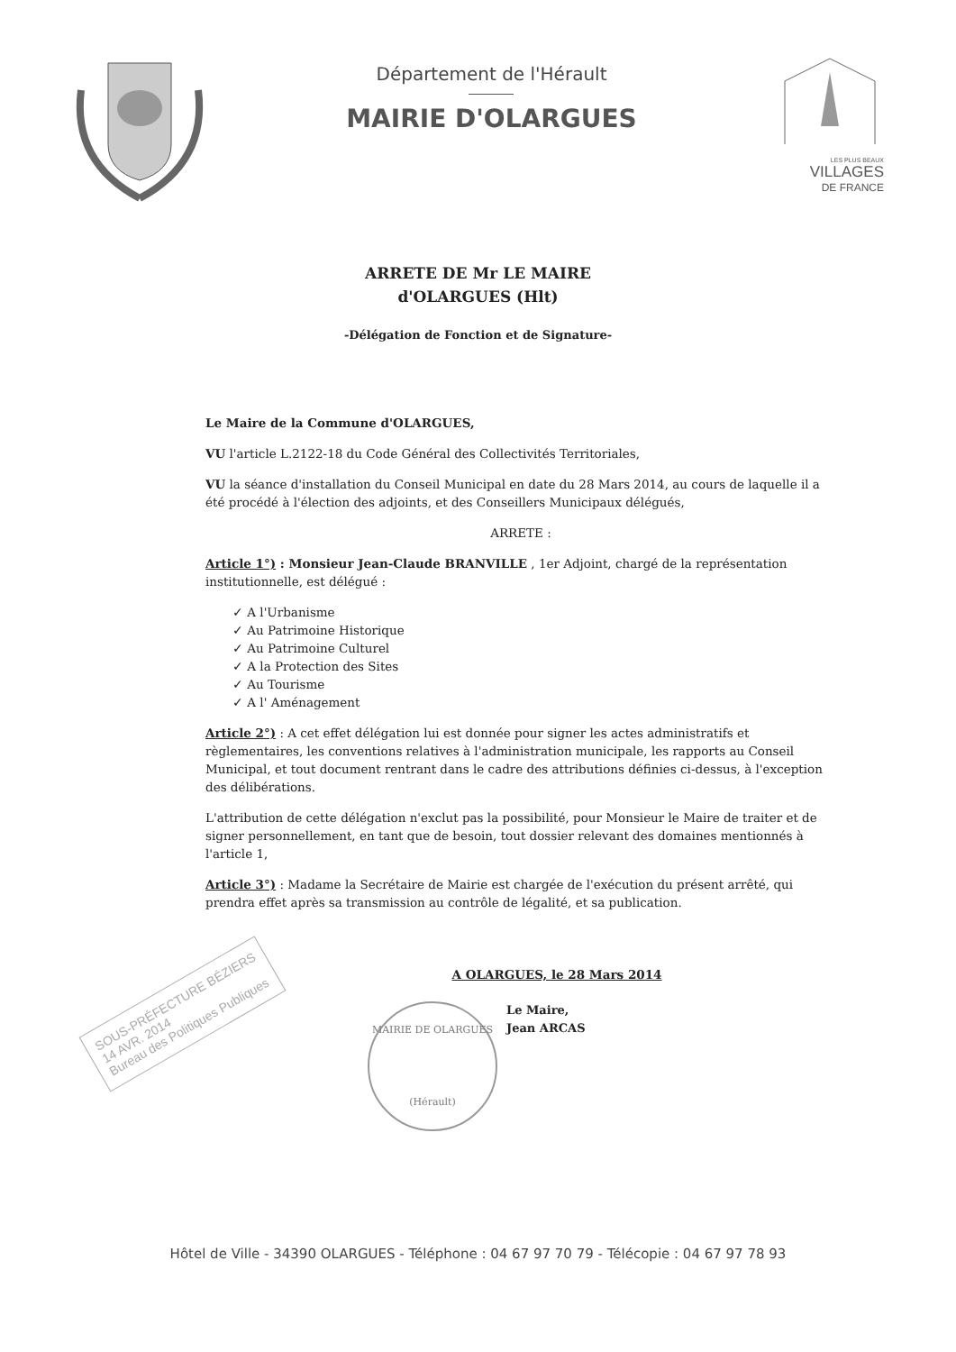Département de l'Hérault
MAIRIE D'OLARGUES
LES PLUS BEAUX
VILLAGES
DE FRANCE
ARRETE DE Mr LE MAIRE
d'OLARGUES (Hlt)
-Délégation de Fonction et de Signature-
Le Maire de la Commune d'OLARGUES,
VU l'article L.2122-18 du Code Général des Collectivités Territoriales,
VU la séance d'installation du Conseil Municipal en date du 28 Mars 2014, au cours de laquelle il a été procédé à l'élection des adjoints, et des Conseillers Municipaux délégués,
ARRETE :
Article 1°) : Monsieur Jean-Claude BRANVILLE , 1er Adjoint, chargé de la représentation institutionnelle, est délégué :
✓ A l'Urbanisme
✓ Au Patrimoine Historique
✓ Au Patrimoine Culturel
✓ A la Protection des Sites
✓ Au Tourisme
✓ A l' Aménagement
Article 2°) : A cet effet délégation lui est donnée pour signer les actes administratifs et règlementaires, les conventions relatives à l'administration municipale, les rapports au Conseil Municipal, et tout document rentrant dans le cadre des attributions définies ci-dessus, à l'exception des délibérations.
L'attribution de cette délégation n'exclut pas la possibilité, pour Monsieur le Maire de traiter et de signer personnellement, en tant que de besoin, tout dossier relevant des domaines mentionnés à l'article 1,
Article 3°) : Madame la Secrétaire de Mairie est chargée de l'exécution du présent arrêté, qui prendra effet après sa transmission au contrôle de légalité, et sa publication.
A OLARGUES, le 28 Mars 2014
MAIRIE DE OLARGUES
(Hérault)
Le Maire,
Jean ARCAS
SOUS-PRÉFECTURE BÉZIERS
14 AVR. 2014
Bureau des Politiques Publiques
Hôtel de Ville - 34390 OLARGUES - Téléphone : 04 67 97 70 79 - Télécopie : 04 67 97 78 93